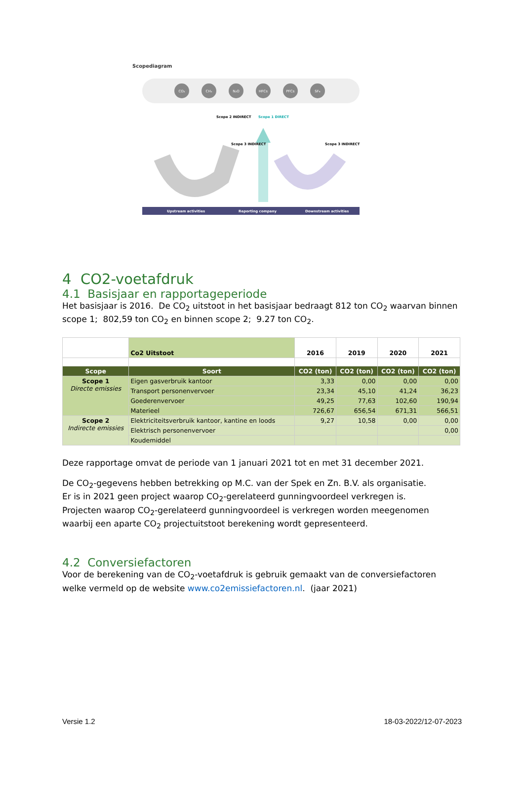Scopediagram
CO₂
CH₄
N₂O
HFCs
PFCs
SF₆
Scope 2 INDIRECT
Scope 1 DIRECT
Scope 3 INDIRECT
Scope 3 INDIRECT
Upstream activities
Reporting company
Downstream activities
4 CO2-voetafdruk
4.1 Basisjaar en rapportageperiode
Het basisjaar is 2016. De CO<sub>2</sub> uitstoot in het basisjaar bedraagt 812 ton CO<sub>2</sub> waarvan binnen
scope 1; 802,59 ton CO<sub>2</sub> en binnen scope 2; 9.27 ton CO<sub>2</sub>.
| | Co2 Uitstoot | 2016 | 2019 | 2020 | 2021 |
| Scope | Soort | CO2 (ton) | CO2 (ton) | CO2 (ton) | CO2 (ton) |
| Scope 1 Directe emissies | Eigen gasverbruik kantoor | 3,33 | 0,00 | 0,00 | 0,00 |
| | Transport personenvervoer | 23,34 | 45,10 | 41,24 | 36,23 |
| | Goederenvervoer | 49,25 | 77,63 | 102,60 | 190,94 |
| | Materieel | 726,67 | 656,54 | 671,31 | 566,51 |
| Scope 2 Indirecte emissies | Elektriciteitsverbruik kantoor, kantine en loods | 9,27 | 10,58 | 0,00 | 0,00 |
| | Elektrisch personenvervoer | | | | 0,00 |
| | Koudemiddel | | | | |
Deze rapportage omvat de periode van 1 januari 2021 tot en met 31 december 2021.
De CO<sub>2</sub>-gegevens hebben betrekking op M.C. van der Spek en Zn. B.V. als organisatie.
Er is in 2021 geen project waarop CO<sub>2</sub>-gerelateerd gunningvoordeel verkregen is.
Projecten waarop CO<sub>2</sub>-gerelateerd gunningvoordeel is verkregen worden meegenomen waarbij een aparte CO<sub>2</sub> projectuitstoot berekening wordt gepresenteerd.
4.2 Conversiefactoren
Voor de berekening van de CO<sub>2</sub>-voetafdruk is gebruik gemaakt van de conversiefactoren welke vermeld op de website www.co2emissiefactoren.nl. (jaar 2021)
Versie 1.2 18-03-2022/12-07-2023